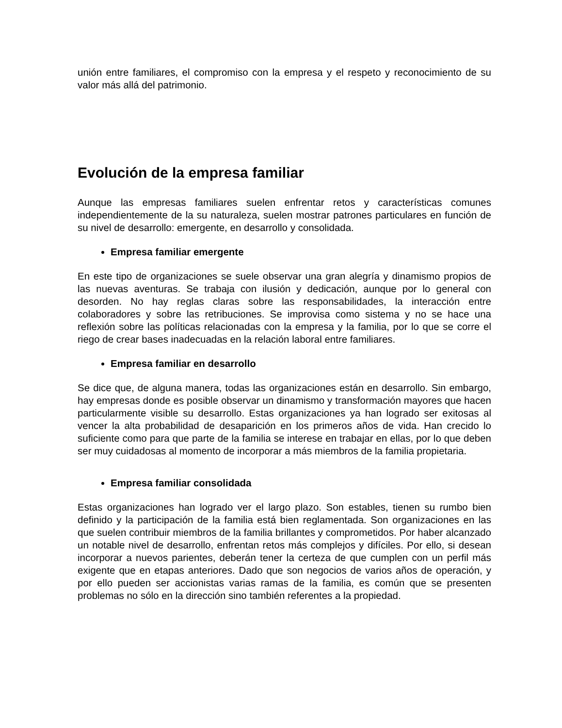unión entre familiares, el compromiso con la empresa y el respeto y reconocimiento de su valor más allá del patrimonio.
Evolución de la empresa familiar
Aunque las empresas familiares suelen enfrentar retos y características comunes independientemente de la su naturaleza, suelen mostrar patrones particulares en función de su nivel de desarrollo: emergente, en desarrollo y consolidada.
Empresa familiar emergente
En este tipo de organizaciones se suele observar una gran alegría y dinamismo propios de las nuevas aventuras. Se trabaja con ilusión y dedicación, aunque por lo general con desorden. No hay reglas claras sobre las responsabilidades, la interacción entre colaboradores y sobre las retribuciones. Se improvisa como sistema y no se hace una reflexión sobre las políticas relacionadas con la empresa y la familia, por lo que se corre el riego de crear bases inadecuadas en la relación laboral entre familiares.
Empresa familiar en desarrollo
Se dice que, de alguna manera, todas las organizaciones están en desarrollo. Sin embargo, hay empresas donde es posible observar un dinamismo y transformación mayores que hacen particularmente visible su desarrollo. Estas organizaciones ya han logrado ser exitosas al vencer la alta probabilidad de desaparición en los primeros años de vida. Han crecido lo suficiente como para que parte de la familia se interese en trabajar en ellas, por lo que deben ser muy cuidadosas al momento de incorporar a más miembros de la familia propietaria.
Empresa familiar consolidada
Estas organizaciones han logrado ver el largo plazo. Son estables, tienen su rumbo bien definido y la participación de la familia está bien reglamentada. Son organizaciones en las que suelen contribuir miembros de la familia brillantes y comprometidos. Por haber alcanzado un notable nivel de desarrollo, enfrentan retos más complejos y difíciles. Por ello, si desean incorporar a nuevos parientes, deberán tener la certeza de que cumplen con un perfil más exigente que en etapas anteriores. Dado que son negocios de varios años de operación, y por ello pueden ser accionistas varias ramas de la familia, es común que se presenten problemas no sólo en la dirección sino también referentes a la propiedad.